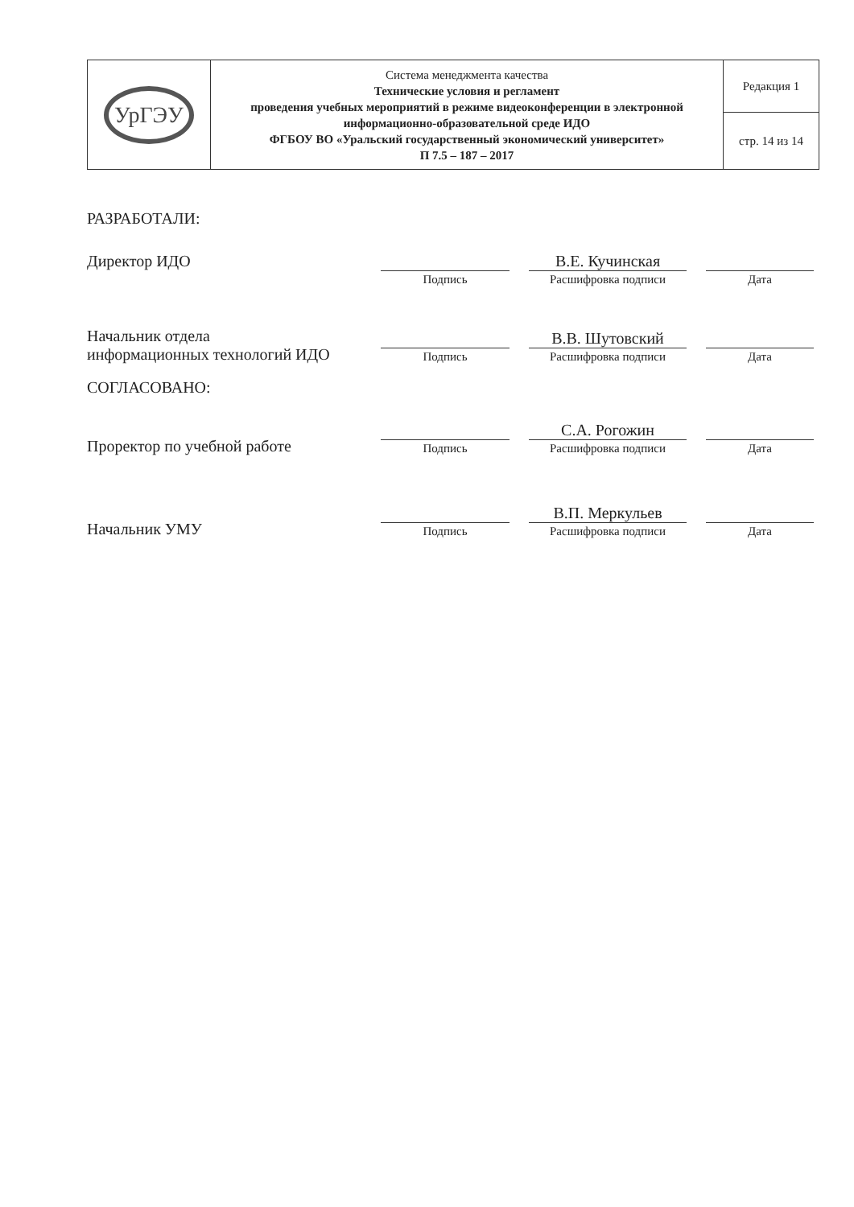| УрГЭУ | Система менеджмента качества Технические условия и регламент проведения учебных мероприятий в режиме видеоконференции в электронной информационно-образовательной среде ИДО ФГБОУ ВО «Уральский государственный экономический университет» П 7.5 – 187 – 2017 | Редакция 1 |
| | | стр. 14 из 14 |
РАЗРАБОТАЛИ:
Директор ИДО
Подпись
В.Е. Кучинская
Расшифровка подписи
Дата
Начальник отдела
информационных технологий ИДО
Подпись
В.В. Шутовский
Расшифровка подписи
Дата
СОГЛАСОВАНО:
Проректор по учебной работе
Подпись
С.А. Рогожин
Расшифровка подписи
Дата
Начальник УМУ
Подпись
В.П. Меркульев
Расшифровка подписи
Дата